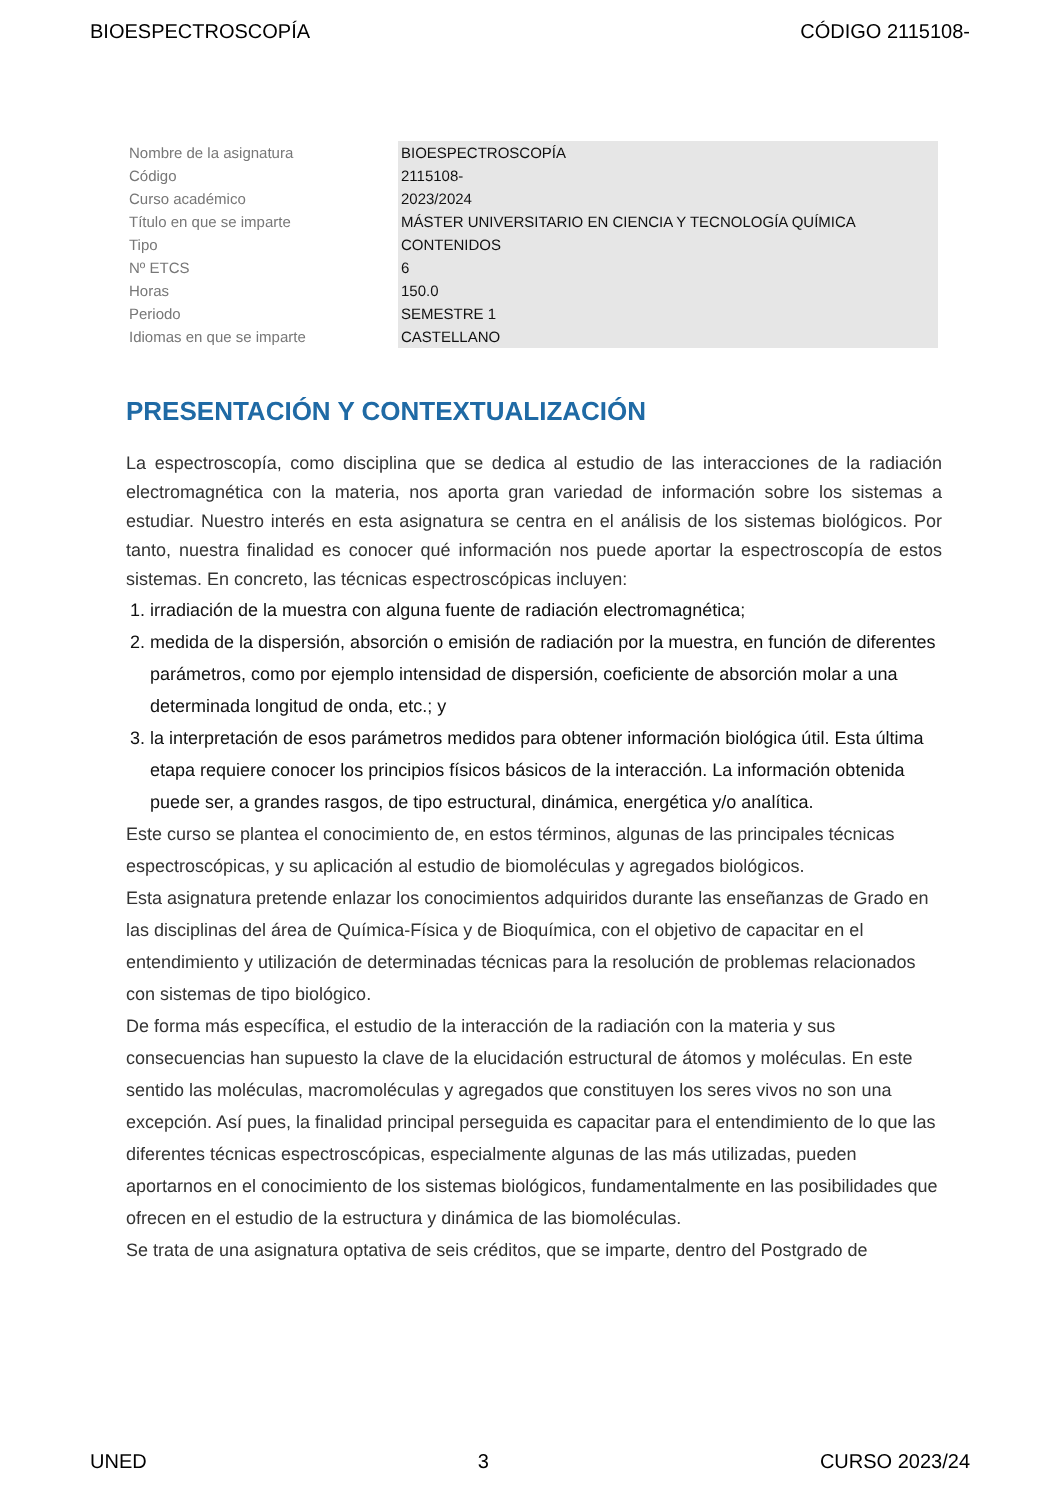BIOESPECTROSCOPÍA CÓDIGO 2115108-
| Nombre de la asignatura | BIOESPECTROSCOPÍA |
| Código | 2115108- |
| Curso académico | 2023/2024 |
| Título en que se imparte | MÁSTER UNIVERSITARIO EN CIENCIA Y TECNOLOGÍA QUÍMICA |
| Tipo | CONTENIDOS |
| Nº ETCS | 6 |
| Horas | 150.0 |
| Periodo | SEMESTRE 1 |
| Idiomas en que se imparte | CASTELLANO |
PRESENTACIÓN Y CONTEXTUALIZACIÓN
La espectroscopía, como disciplina que se dedica al estudio de las interacciones de la radiación electromagnética con la materia, nos aporta gran variedad de información sobre los sistemas a estudiar. Nuestro interés en esta asignatura se centra en el análisis de los sistemas biológicos. Por tanto, nuestra finalidad es conocer qué información nos puede aportar la espectroscopía de estos sistemas. En concreto, las técnicas espectroscópicas incluyen:
1. irradiación de la muestra con alguna fuente de radiación electromagnética;
2. medida de la dispersión, absorción o emisión de radiación por la muestra, en función de diferentes parámetros, como por ejemplo intensidad de dispersión, coeficiente de absorción molar a una determinada longitud de onda, etc.; y
3. la interpretación de esos parámetros medidos para obtener información biológica útil. Esta última etapa requiere conocer los principios físicos básicos de la interacción. La información obtenida puede ser, a grandes rasgos, de tipo estructural, dinámica, energética y/o analítica.
Este curso se plantea el conocimiento de, en estos términos, algunas de las principales técnicas espectroscópicas, y su aplicación al estudio de biomoléculas y agregados biológicos.
Esta asignatura pretende enlazar los conocimientos adquiridos durante las enseñanzas de Grado en las disciplinas del área de Química-Física y de Bioquímica, con el objetivo de capacitar en el entendimiento y utilización de determinadas técnicas para la resolución de problemas relacionados con sistemas de tipo biológico.
De forma más específica, el estudio de la interacción de la radiación con la materia y sus consecuencias han supuesto la clave de la elucidación estructural de átomos y moléculas. En este sentido las moléculas, macromoléculas y agregados que constituyen los seres vivos no son una excepción. Así pues, la finalidad principal perseguida es capacitar para el entendimiento de lo que las diferentes técnicas espectroscópicas, especialmente algunas de las más utilizadas, pueden aportarnos en el conocimiento de los sistemas biológicos, fundamentalmente en las posibilidades que ofrecen en el estudio de la estructura y dinámica de las biomoléculas.
Se trata de una asignatura optativa de seis créditos, que se imparte, dentro del Postgrado de
UNED 3 CURSO 2023/24